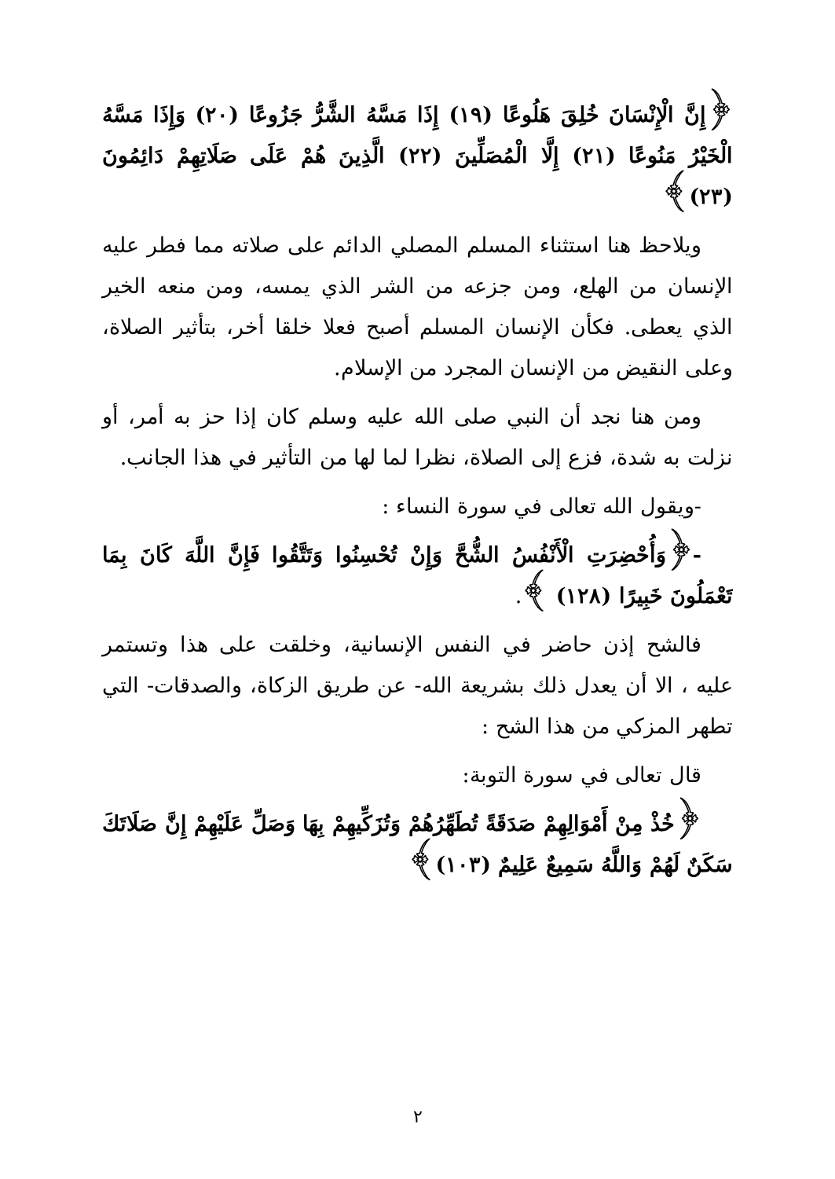﴿إِنَّ الْإِنْسَانَ خُلِقَ هَلُوعًا (١٩) إِذَا مَسَّهُ الشَّرُّ جَزُوعًا (٢٠) وَإِذَا مَسَّهُ الْخَيْرُ مَنُوعًا (٢١) إِلَّا الْمُصَلِّينَ (٢٢) الَّذِينَ هُمْ عَلَى صَلَاتِهِمْ دَائِمُونَ (٢٣)﴾
ويلاحظ هنا استثناء المسلم المصلي الدائم على صلاته مما فطر عليه الإنسان من الهلع، ومن جزعه من الشر الذي يمسه، ومن منعه الخير الذي يعطى. فكأن الإنسان المسلم أصبح فعلا خلقا أخر، بتأثير الصلاة، وعلى النقيض من الإنسان المجرد من الإسلام.
ومن هنا نجد أن النبي صلى الله عليه وسلم كان إذا حز به أمر، أو نزلت به شدة، فزع إلى الصلاة، نظرا لما لها من التأثير في هذا الجانب.
-ويقول الله تعالى في سورة النساء :
-﴿وَأُحْضِرَتِ الْأَنْفُسُ الشُّحَّ وَإِنْ تُحْسِنُوا وَتَتَّقُوا فَإِنَّ اللَّهَ كَانَ بِمَا تَعْمَلُونَ خَبِيرًا (١٢٨) ﴾.
فالشح إذن حاضر في النفس الإنسانية، وخلقت على هذا وتستمر عليه ، الا أن يعدل ذلك بشريعة الله- عن طريق الزكاة، والصدقات- التي تطهر المزكي من هذا الشح :
قال تعالى في سورة التوبة:
﴿خُذْ مِنْ أَمْوَالِهِمْ صَدَقَةً تُطَهِّرُهُمْ وَتُزَكِّيهِمْ بِهَا وَصَلِّ عَلَيْهِمْ إِنَّ صَلَاتَكَ سَكَنٌ لَهُمْ وَاللَّهُ سَمِيعٌ عَلِيمٌ (١٠٣)﴾
٢